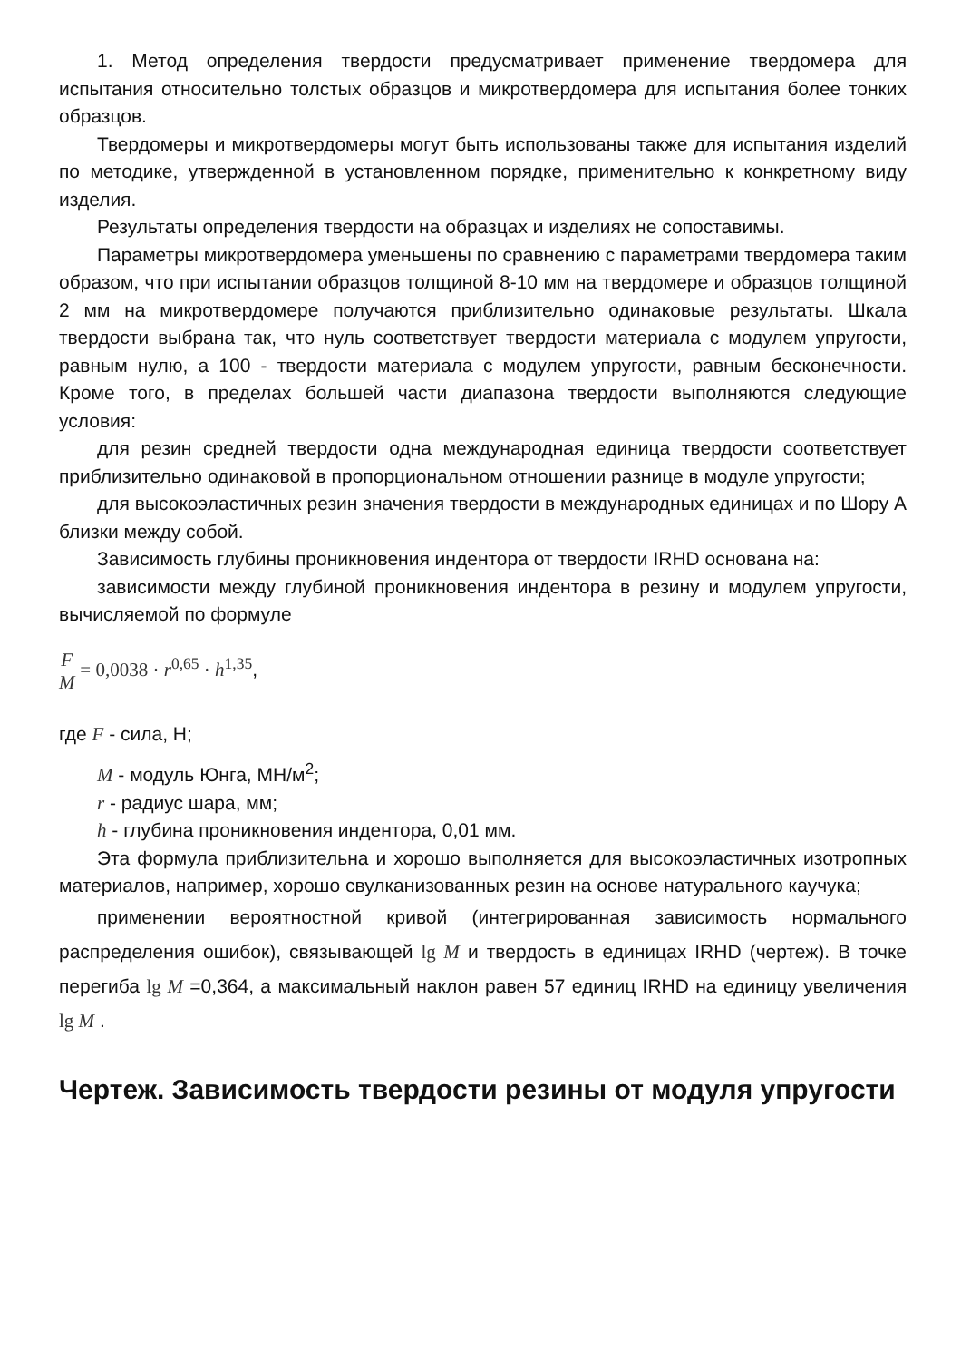1. Метод определения твердости предусматривает применение твердомера для испытания относительно толстых образцов и микротвердомера для испытания более тонких образцов.
Твердомеры и микротвердомеры могут быть использованы также для испытания изделий по методике, утвержденной в установленном порядке, применительно к конкретному виду изделия.
Результаты определения твердости на образцах и изделиях не сопоставимы.
Параметры микротвердомера уменьшены по сравнению с параметрами твердомера таким образом, что при испытании образцов толщиной 8-10 мм на твердомере и образцов толщиной 2 мм на микротвердомере получаются приблизительно одинаковые результаты. Шкала твердости выбрана так, что нуль соответствует твердости материала с модулем упругости, равным нулю, а 100 - твердости материала с модулем упругости, равным бесконечности. Кроме того, в пределах большей части диапазона твердости выполняются следующие условия:
для резин средней твердости одна международная единица твердости соответствует приблизительно одинаковой в пропорциональном отношении разнице в модуле упругости;
для высокоэластичных резин значения твердости в международных единицах и по Шору А близки между собой.
Зависимость глубины проникновения индентора от твердости IRHD основана на:
зависимости между глубиной проникновения индентора в резину и модулем упругости, вычисляемой по формуле
F M = 0,0038 · r<sup>0,65</sup> · h<sup>1,35</sup>,
где F - сила, Н;
M - модуль Юнга, МН/м<sup>2</sup>;
r - радиус шара, мм;
h - глубина проникновения индентора, 0,01 мм.
Эта формула приблизительна и хорошо выполняется для высокоэластичных изотропных материалов, например, хорошо свулканизованных резин на основе натурального каучука;
применении вероятностной кривой (интегрированная зависимость нормального распределения ошибок), связывающей lg M и твердость в единицах IRHD (чертеж). В точке перегиба lg M =0,364, а максимальный наклон равен 57 единиц IRHD на единицу увеличения lg M .
Чертеж. Зависимость твердости резины от модуля упругости